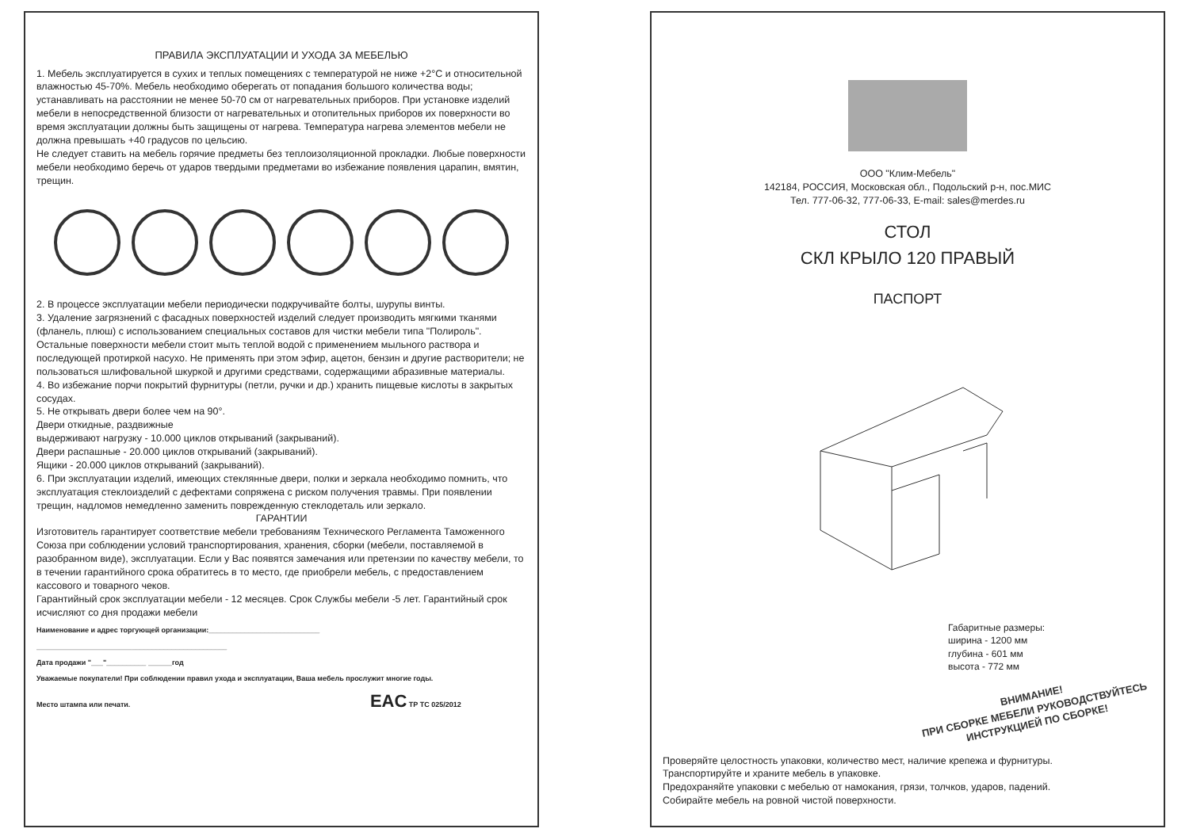ПРАВИЛА ЭКСПЛУАТАЦИИ И УХОДА ЗА МЕБЕЛЬЮ
1. Мебель эксплуатируется в сухих и теплых помещениях с температурой не ниже +2°С и относительной влажностью 45-70%. Мебель необходимо оберегать от попадания большого количества воды; устанавливать на расстоянии не менее 50-70 см от нагревательных приборов. При установке изделий мебели в непосредственной близости от нагревательных и отопительных приборов их поверхности во время эксплуатации должны быть защищены от нагрева. Температура нагрева элементов мебели не должна превышать +40 градусов по цельсию.
Не следует ставить на мебель горячие предметы без теплоизоляционной прокладки. Любые поверхности мебели необходимо беречь от ударов твердыми предметами во избежание появления царапин, вмятин, трещин.
2. В процессе эксплуатации мебели периодически подкручивайте болты, шурупы винты.
3. Удаление загрязнений с фасадных поверхностей изделий следует производить мягкими тканями (фланель, плюш) с использованием специальных составов для чистки мебели типа "Полироль". Остальные поверхности мебели стоит мыть теплой водой с применением мыльного раствора и последующей протиркой насухо. Не применять при этом эфир, ацетон, бензин и другие растворители; не пользоваться шлифовальной шкуркой и другими средствами, содержащими абразивные материалы.
4. Во избежание порчи покрытий фурнитуры (петли, ручки и др.) хранить пищевые кислоты в закрытых сосудах.
5. Не открывать двери более чем на 90°.
Двери откидные, раздвижные
выдерживают нагрузку - 10.000 циклов открываний (закрываний).
Двери распашные - 20.000 циклов открываний (закрываний).
Ящики - 20.000 циклов открываний (закрываний).
6. При эксплуатации изделий, имеющих стеклянные двери, полки и зеркала необходимо помнить, что эксплуатация стеклоизделий с дефектами сопряжена с риском получения травмы. При появлении трещин, надломов немедленно заменить поврежденную стеклодеталь или зеркало.
ГАРАНТИИ
Изготовитель гарантирует соответствие мебели требованиям Технического Регламента Таможенного Союза при соблюдении условий транспортирования, хранения, сборки (мебели, поставляемой в разобранном виде), эксплуатации. Если у Вас появятся замечания или претензии по качеству мебели, то в течении гарантийного срока обратитесь в то место, где приобрели мебель, с предоставлением кассового и товарного чеков.
Гарантийный срок эксплуатации мебели - 12 месяцев. Срок Службы мебели -5 лет. Гарантийный срок исчисляют со дня продажи мебели
Наименование и адрес торгующей организации:____________________________
________________________________________________
Дата продажи "___"__________ ______год
Уважаемые покупатели! При соблюдении правил ухода и эксплуатации, Ваша мебель прослужит многие годы.
Место штампа или печати. EAC ТР ТС 025/2012
ООО "Клим-Мебель"
142184, РОССИЯ, Московская обл., Подольский р-н, пос.МИС
Тел. 777-06-32, 777-06-33, E-mail: sales@merdes.ru
СТОЛ
СКЛ КРЫЛО 120 ПРАВЫЙ
ПАСПОРТ
Габаритные размеры:
ширина - 1200 мм
глубина - 601 мм
высота - 772 мм
ВНИМАНИЕ!
ПРИ СБОРКЕ МЕБЕЛИ РУКОВОДСТВУЙТЕСЬ
ИНСТРУКЦИЕЙ ПО СБОРКЕ!
Проверяйте целостность упаковки, количество мест, наличие крепежа и фурнитуры.
Транспортируйте и храните мебель в упаковке.
Предохраняйте упаковки с мебелью от намокания, грязи, толчков, ударов, падений.
Собирайте мебель на ровной чистой поверхности.